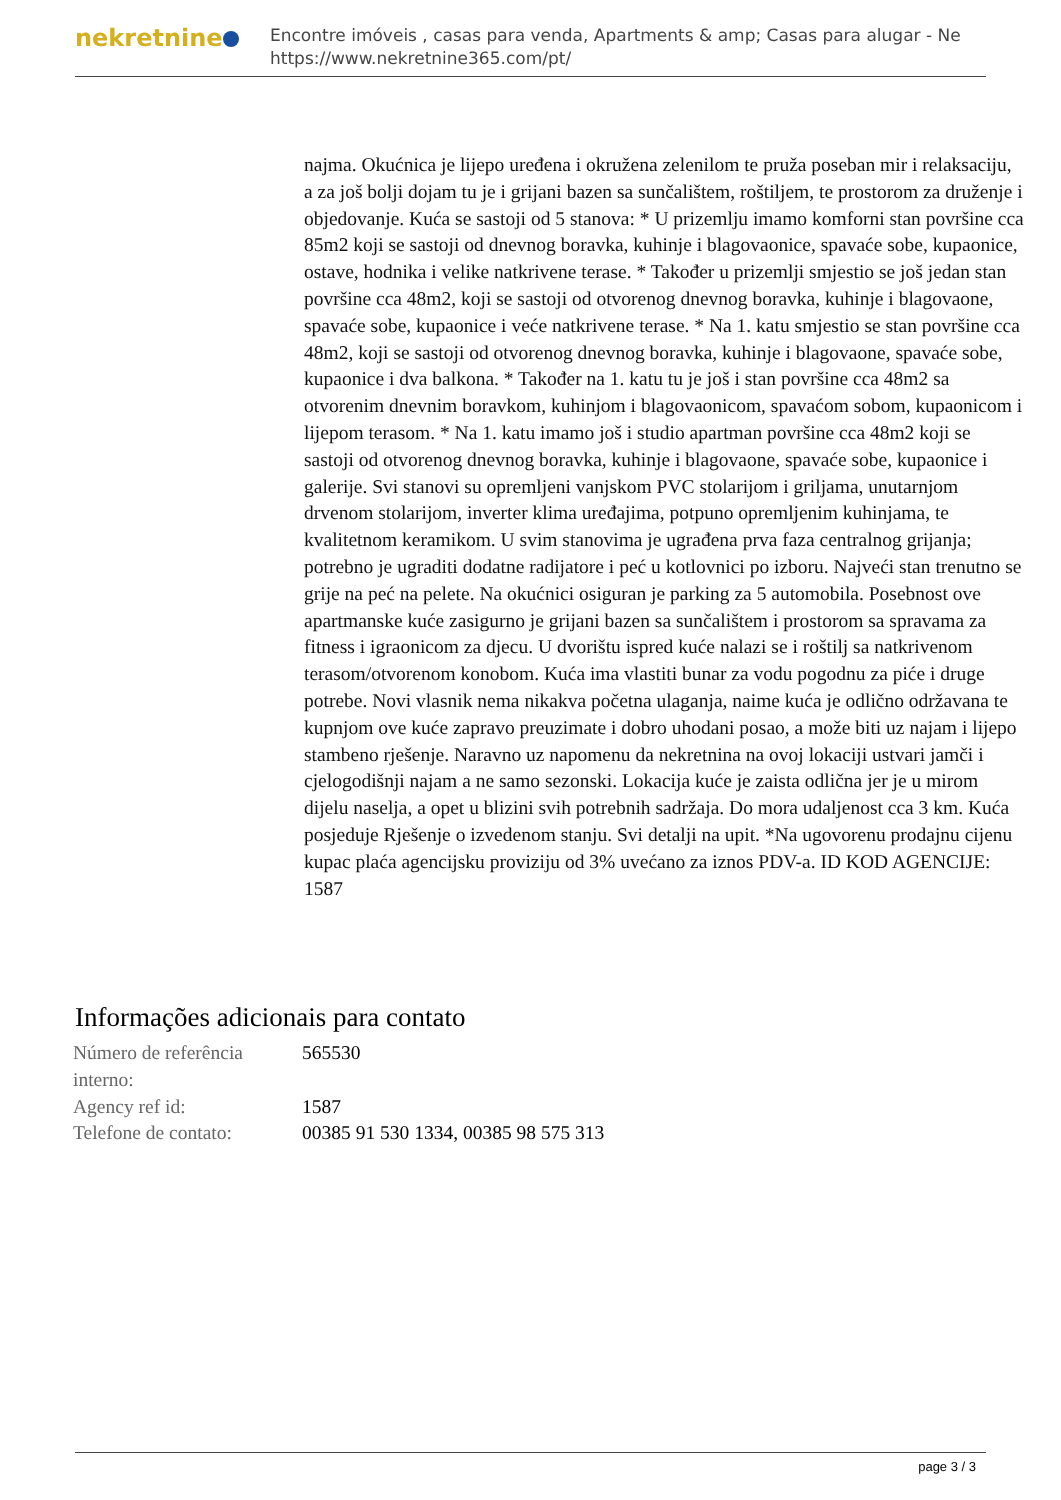nekretnine
Encontre imóveis , casas para venda, Apartments & amp; Casas para alugar - Ne
https://www.nekretnine365.com/pt/
najma. Okućnica je lijepo uređena i okružena zelenilom te pruža poseban mir i relaksaciju, a za još bolji dojam tu je i grijani bazen sa sunčalištem, roštiljem, te prostorom za druženje i objedovanje. Kuća se sastoji od 5 stanova: * U prizemlju imamo komforni stan površine cca 85m2 koji se sastoji od dnevnog boravka, kuhinje i blagovaonice, spavaće sobe, kupaonice, ostave, hodnika i velike natkrivene terase. * Također u prizemlji smjestio se još jedan stan površine cca 48m2, koji se sastoji od otvorenog dnevnog boravka, kuhinje i blagovaone, spavaće sobe, kupaonice i veće natkrivene terase. * Na 1. katu smjestio se stan površine cca 48m2, koji se sastoji od otvorenog dnevnog boravka, kuhinje i blagovaone, spavaće sobe, kupaonice i dva balkona. * Također na 1. katu tu je još i stan površine cca 48m2 sa otvorenim dnevnim boravkom, kuhinjom i blagovaonicom, spavaćom sobom, kupaonicom i lijepom terasom. * Na 1. katu imamo još i studio apartman površine cca 48m2 koji se sastoji od otvorenog dnevnog boravka, kuhinje i blagovaone, spavaće sobe, kupaonice i galerije. Svi stanovi su opremljeni vanjskom PVC stolarijom i griljama, unutarnjom drvenom stolarijom, inverter klima uređajima, potpuno opremljenim kuhinjama, te kvalitetnom keramikom. U svim stanovima je ugrađena prva faza centralnog grijanja; potrebno je ugraditi dodatne radijatore i peć u kotlovnici po izboru. Najveći stan trenutno se grije na peć na pelete. Na okućnici osiguran je parking za 5 automobila. Posebnost ove apartmanske kuće zasigurno je grijani bazen sa sunčalištem i prostorom sa spravama za fitness i igraonicom za djecu. U dvorištu ispred kuće nalazi se i roštilj sa natkrivenom terasom/otvorenom konobom. Kuća ima vlastiti bunar za vodu pogodnu za piće i druge potrebe. Novi vlasnik nema nikakva početna ulaganja, naime kuća je odlično održavana te kupnjom ove kuće zapravo preuzimate i dobro uhodani posao, a može biti uz najam i lijepo stambeno rješenje. Naravno uz napomenu da nekretnina na ovoj lokaciji ustvari jamči i cjelogodišnji najam a ne samo sezonski. Lokacija kuće je zaista odlična jer je u mirom dijelu naselja, a opet u blizini svih potrebnih sadržaja. Do mora udaljenost cca 3 km. Kuća posjeduje Rješenje o izvedenom stanju. Svi detalji na upit. *Na ugovorenu prodajnu cijenu kupac plaća agencijsku proviziju od 3% uvećano za iznos PDV-a. ID KOD AGENCIJE: 1587
Informações adicionais para contato
| Número de referência interno: | 565530 |
| Agency ref id: | 1587 |
| Telefone de contato: | 00385 91 530 1334, 00385 98 575 313 |
page 3 / 3